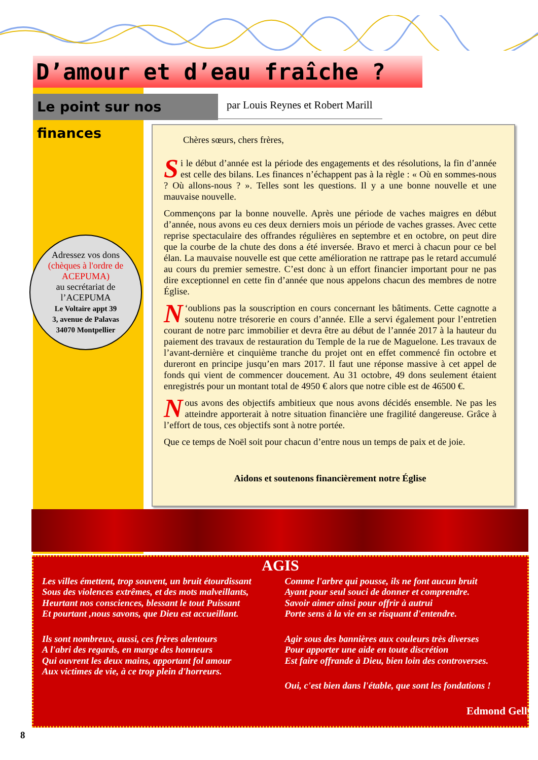D’amour et d’eau fraîche ?
Le point sur nos finances
par Louis Reynes et Robert Marill
Adressez vos dons
(chèques à l'ordre de ACEPUMA)
au secrétariat de
l’ACEPUMA
Le Voltaire appt 39
3, avenue de Palavas
34070 Montpellier
Chères sœurs, chers frères,
Si le début d’année est la période des engagements et des résolutions, la fin d’année est celle des bilans. Les finances n’échappent pas à la règle : « Où en sommes-nous ? Où allons-nous ? ». Telles sont les questions. Il y a une bonne nouvelle et une mauvaise nouvelle.
Commençons par la bonne nouvelle. Après une période de vaches maigres en début d’année, nous avons eu ces deux derniers mois un période de vaches grasses. Avec cette reprise spectaculaire des offrandes régulières en septembre et en octobre, on peut dire que la courbe de la chute des dons a été inversée. Bravo et merci à chacun pour ce bel élan. La mauvaise nouvelle est que cette amélioration ne rattrape pas le retard accumulé au cours du premier semestre. C’est donc à un effort financier important pour ne pas dire exceptionnel en cette fin d’année que nous appelons chacun des membres de notre Église.
N ‘oublions pas la souscription en cours concernant les bâtiments. Cette cagnotte a soutenu notre trésorerie en cours d’année. Elle a servi également pour l’entretien courant de notre parc immobilier et devra être au début de l’année 2017 à la hauteur du paiement des travaux de restauration du Temple de la rue de Maguelone. Les travaux de l’avant-dernière et cinquième tranche du projet ont en effet commencé fin octobre et dureront en principe jusqu’en mars 2017. Il faut une réponse massive à cet appel de fonds qui vient de commencer doucement. Au 31 octobre, 49 dons seulement étaient enregistrés pour un montant total de 4950 € alors que notre cible est de 46500 €.
Nous avons des objectifs ambitieux que nous avons décidés ensemble. Ne pas les atteindre apporterait à notre situation financière une fragilité dangereuse. Grâce à l’effort de tous, ces objectifs sont à notre portée.
Que ce temps de Noël soit pour chacun d’entre nous un temps de paix et de joie.
Aidons et soutenons financièrement notre Église
AGIS
Les villes émettent, trop souvent, un bruit étourdissant
Sous des violences extrêmes, et des mots malveillants,
Heurtant nos consciences, blessant le tout Puissant
Et pourtant ,nous savons, que Dieu est accueillant.
Ils sont nombreux, aussi, ces frères alentours
A l'abri des regards, en marge des honneurs
Qui ouvrent les deux mains, apportant fol amour
Aux victimes de vie, à ce trop plein d'horreurs.
Comme l'arbre qui pousse, ils ne font aucun bruit
Ayant pour seul souci de donner et comprendre.
Savoir aimer ainsi pour offrir à autrui
Porte sens à la vie en se risquant d'entendre.
Agir sous des bannières aux couleurs très diverses
Pour apporter une aide en toute discrétion
Est faire offrande à Dieu, bien loin des controverses.
Oui, c'est bien dans l'étable, que sont les fondations !
Edmond Gelly
8